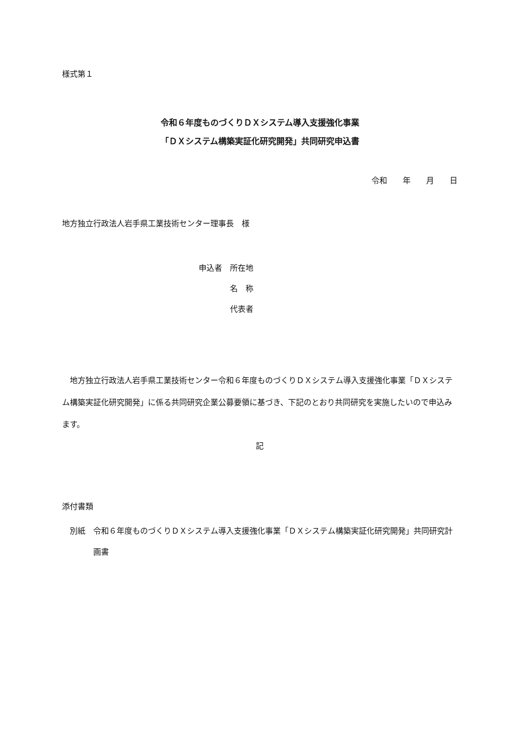様式第１
令和６年度ものづくりＤＸシステム導入支援強化事業
「ＤＸシステム構築実証化研究開発」共同研究申込書
令和　　年　　月　　日
地方独立行政法人岩手県工業技術センター理事長　様
申込者　所在地
　　　　名　称
　　　　代表者
　地方独立行政法人岩手県工業技術センター令和６年度ものづくりＤＸシステム導入支援強化事業「ＤＸシステム構築実証化研究開発」に係る共同研究企業公募要領に基づき、下記のとおり共同研究を実施したいので申込みます。
記
添付書類
　別紙　 令和６年度ものづくりＤＸシステム導入支援強化事業「ＤＸシステム構築実証化研究開発」共同研究計画書